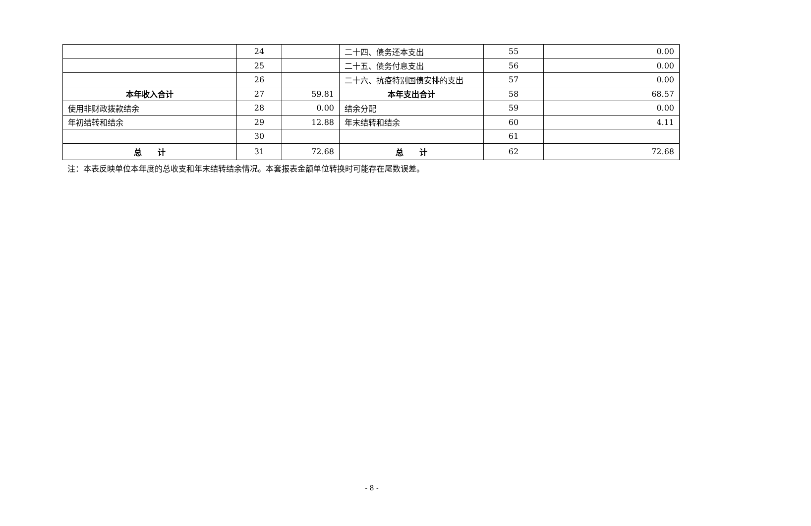| | 24 | | 二十四、债务还本支出 | 55 | 0.00 |
| | 25 | | 二十五、债务付息支出 | 56 | 0.00 |
| | 26 | | 二十六、抗疫特别国债安排的支出 | 57 | 0.00 |
| 本年收入合计 | 27 | 59.81 | 本年支出合计 | 58 | 68.57 |
| 使用非财政拨款结余 | 28 | 0.00 | 结余分配 | 59 | 0.00 |
| 年初结转和结余 | 29 | 12.88 | 年末结转和结余 | 60 | 4.11 |
| | 30 | | | 61 | |
| 总 计 | 31 | 72.68 | 总 计 | 62 | 72.68 |
注：本表反映单位本年度的总收支和年末结转结余情况。本套报表金额单位转换时可能存在尾数误差。
- 8 -